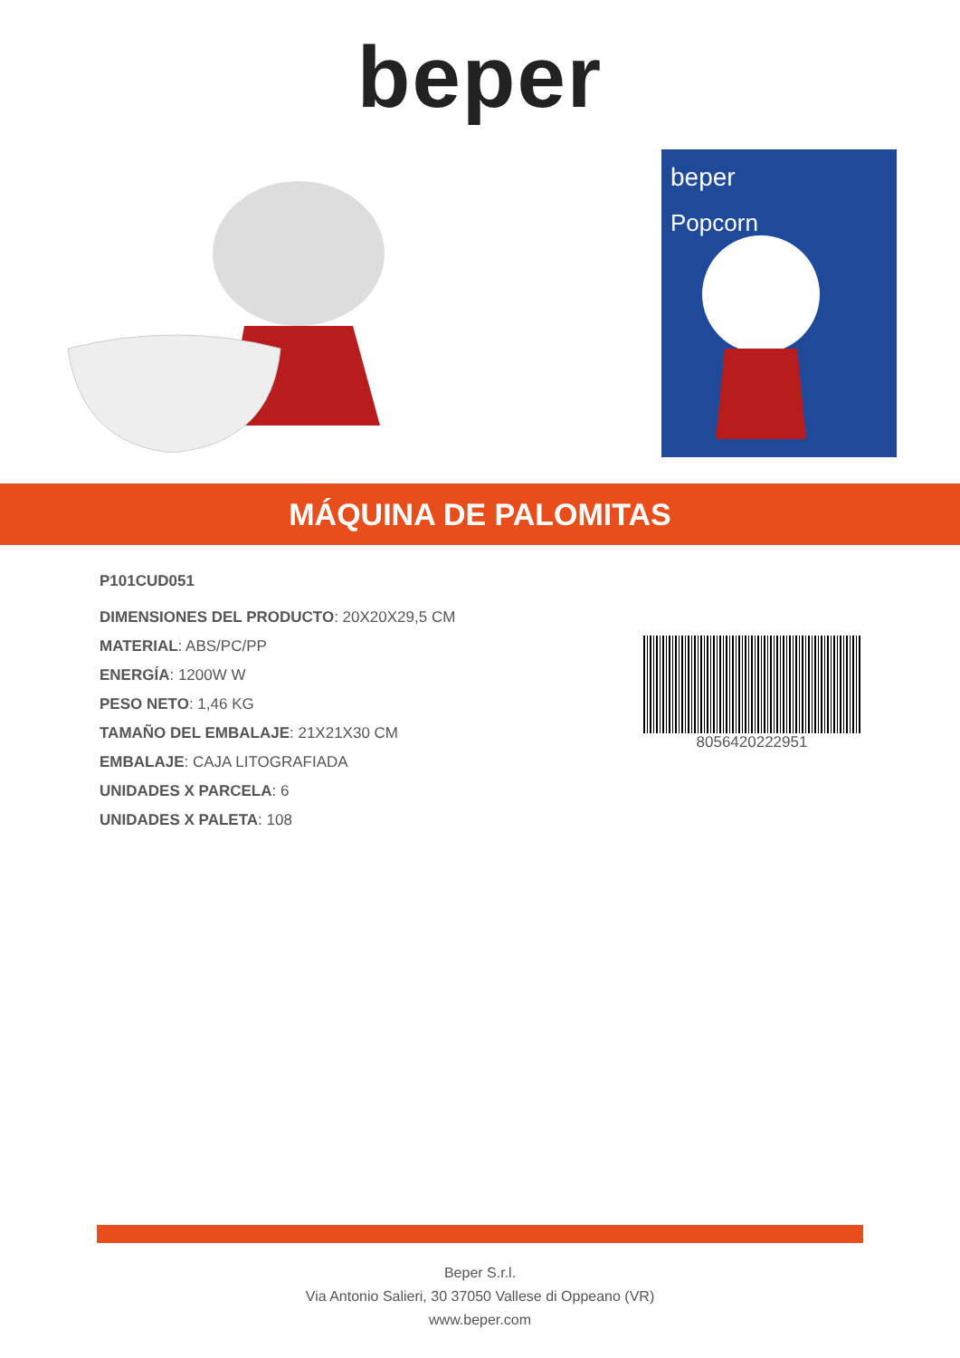beper
beper
Popcorn
MÁQUINA DE PALOMITAS
P101CUD051
DIMENSIONES DEL PRODUCTO: 20X20X29,5 CM
MATERIAL: ABS/PC/PP
ENERGÍA: 1200W W
PESO NETO: 1,46 KG
TAMAÑO DEL EMBALAJE: 21X21X30 CM
EMBALAJE: CAJA LITOGRAFIADA
UNIDADES X PARCELA: 6
UNIDADES X PALETA: 108
8056420222951
Beper S.r.l.
Via Antonio Salieri, 30 37050 Vallese di Oppeano (VR)
www.beper.com